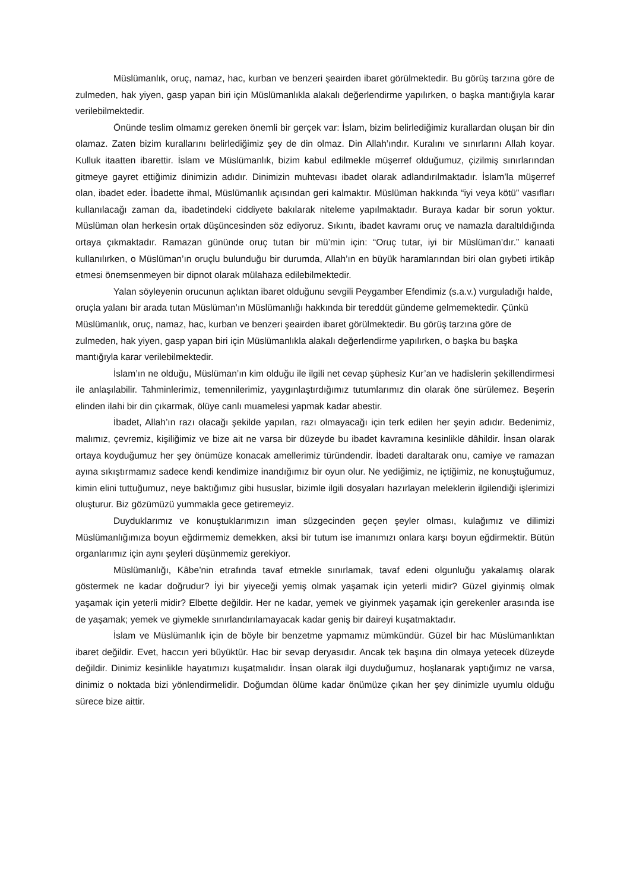Müslümanlık, oruç, namaz, hac, kurban ve benzeri şeairden ibaret görülmektedir. Bu görüş tarzına göre de zulmeden, hak yiyen, gasp yapan biri için Müslümanlıkla alakalı değerlendirme yapılırken, o başka mantığıyla karar verilebilmektedir.
Önünde teslim olmamız gereken önemli bir gerçek var: İslam, bizim belirlediğimiz kurallardan oluşan bir din olamaz. Zaten bizim kurallarını belirlediğimiz şey de din olmaz. Din Allah’ındır. Kuralını ve sınırlarını Allah koyar. Kulluk itaatten ibarettir. İslam ve Müslümanlık, bizim kabul edilmekle müşerref olduğumuz, çizilmiş sınırlarından gitmeye gayret ettiğimiz dinimizin adıdır. Dinimizin muhtevası ibadet olarak adlandırılmaktadır. İslam’la müşerref olan, ibadet eder. İbadette ihmal, Müslümanlık açısından geri kalmaktır. Müslüman hakkında “iyi veya kötü” vasıfları kullanılacağı zaman da, ibadetindeki ciddiyete bakılarak niteleme yapılmaktadır. Buraya kadar bir sorun yoktur. Müslüman olan herkesin ortak düşüncesinden söz ediyoruz. Sıkıntı, ibadet kavramı oruç ve namazla daraltıldığında ortaya çıkmaktadır. Ramazan gününde oruç tutan bir mü’min için: “Oruç tutar, iyi bir Müslüman’dır.” kanaati kullanılırken, o Müslüman’ın oruçlu bulunduğu bir durumda, Allah’ın en büyük haramlarından biri olan gıybeti irtikâp etmesi önemsenmeyen bir dipnot olarak mülahaza edilebilmektedir.
Yalan söyleyenin orucunun açlıktan ibaret olduğunu sevgili Peygamber Efendimiz (s.a.v.) vurguladığı halde, oruçla yalanı bir arada tutan Müslüman’ın Müslümanlığı hakkında bir tereddüt gündeme gelmemektedir. Çünkü Müslümanlık, oruç, namaz, hac, kurban ve benzeri şeairden ibaret görülmektedir. Bu görüş tarzına göre de zulmeden, hak yiyen, gasp yapan biri için Müslümanlıkla alakalı değerlendirme yapılırken, o başka bu başka mantığıyla karar verilebilmektedir.
İslam’ın ne olduğu, Müslüman’ın kim olduğu ile ilgili net cevap şüphesiz Kur’an ve hadislerin şekillendirmesi ile anlaşılabilir. Tahminlerimiz, temennilerimiz, yaygınlaştırdığımız tutumlarımız din olarak öne sürülemez. Beşerin elinden ilahi bir din çıkarmak, ölüye canlı muamelesi yapmak kadar abestir.
İbadet, Allah’ın razı olacağı şekilde yapılan, razı olmayacağı için terk edilen her şeyin adıdır. Bedenimiz, malımız, çevremiz, kişiliğimiz ve bize ait ne varsa bir düzeyde bu ibadet kavramına kesinlikle dâhildir. İnsan olarak ortaya koyduğumuz her şey önümüze konacak amellerimiz türündendir. İbadeti daraltarak onu, camiye ve ramazan ayına sıkıştırmamız sadece kendi kendimize inandığımız bir oyun olur. Ne yediğimiz, ne içtiğimiz, ne konuştuğumuz, kimin elini tuttuğumuz, neye baktığımız gibi hususlar, bizimle ilgili dosyaları hazırlayan meleklerin ilgilendiği işlerimizi oluşturur. Biz gözümüzü yummakla gece getiremeyiz.
Duyduklarımız ve konuştuklarımızın iman süzgecinden geçen şeyler olması, kulağımız ve dilimizi Müslümanlığımıza boyun eğdirmemiz demekken, aksi bir tutum ise imanımızı onlara karşı boyun eğdirmektir. Bütün organlarımız için aynı şeyleri düşünmemiz gerekiyor.
Müslümanlığı, Kâbe’nin etrafında tavaf etmekle sınırlamak, tavaf edeni olgunluğu yakalamış olarak göstermek ne kadar doğrudur? İyi bir yiyeceği yemiş olmak yaşamak için yeterli midir? Güzel giyinmiş olmak yaşamak için yeterli midir? Elbette değildir. Her ne kadar, yemek ve giyinmek yaşamak için gerekenler arasında ise de yaşamak; yemek ve giymekle sınırlandırılamayacak kadar geniş bir daireyi kuşatmaktadır.
İslam ve Müslümanlık için de böyle bir benzetme yapmamız mümkündür. Güzel bir hac Müslümanlıktan ibaret değildir. Evet, haccın yeri büyüktür. Hac bir sevap deryasıdır. Ancak tek başına din olmaya yetecek düzeyde değildir. Dinimiz kesinlikle hayatımızı kuşatmalıdır. İnsan olarak ilgi duyduğumuz, hoşlanarak yaptığımız ne varsa, dinimiz o noktada bizi yönlendirmelidir. Doğumdan ölüme kadar önümüze çıkan her şey dinimizle uyumlu olduğu sürece bize aittir.